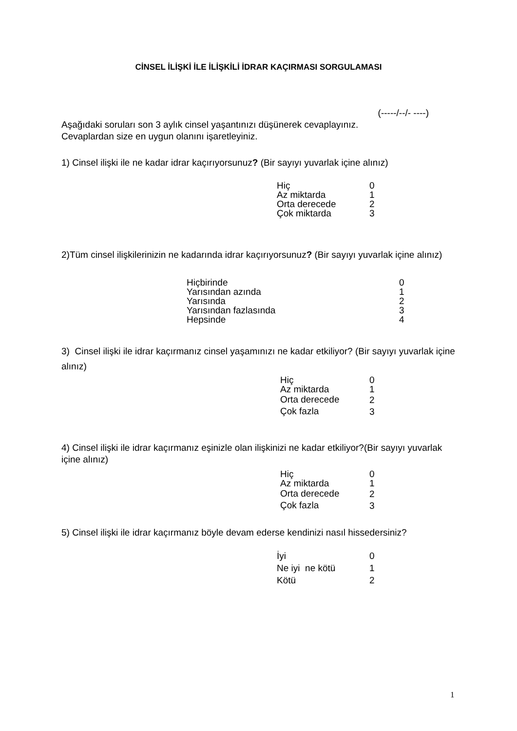CİNSEL İLİŞKİ İLE İLİŞKİLİ İDRAR KAÇIRMASI SORGULAMASI
(-----/--/- ----)
Aşağıdaki soruları son 3 aylık cinsel yaşantınızı düşünerek cevaplayınız.
Cevaplardan size en uygun olanını işaretleyiniz.
1) Cinsel ilişki ile ne kadar idrar kaçırıyorsunuz? (Bir sayıyı yuvarlak içine alınız)
| Hiç | 0 |
| Az miktarda | 1 |
| Orta derecede | 2 |
| Çok miktarda | 3 |
2)Tüm cinsel ilişkilerinizin ne kadarında idrar kaçırıyorsunuz? (Bir sayıyı yuvarlak içine alınız)
| Hiçbirinde | 0 |
| Yarısından azında | 1 |
| Yarısında | 2 |
| Yarısından fazlasında | 3 |
| Hepsinde | 4 |
3) Cinsel ilişki ile idrar kaçırmanız cinsel yaşamınızı ne kadar etkiliyor? (Bir sayıyı yuvarlak içine alınız)
| Hiç | 0 |
| Az miktarda | 1 |
| Orta derecede | 2 |
| Çok fazla | 3 |
4) Cinsel ilişki ile idrar kaçırmanız eşinizle olan ilişkinizi ne kadar etkiliyor?(Bir sayıyı yuvarlak içine alınız)
| Hiç | 0 |
| Az miktarda | 1 |
| Orta derecede | 2 |
| Çok fazla | 3 |
5) Cinsel ilişki ile idrar kaçırmanız böyle devam ederse kendinizi nasıl hissedersiniz?
| İyi | 0 |
| Ne iyi ne kötü | 1 |
| Kötü | 2 |
1